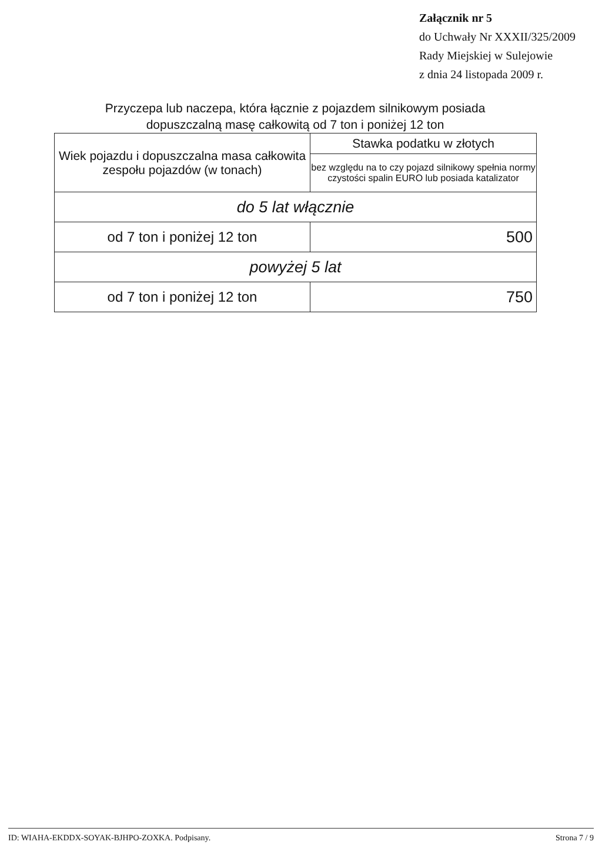Załącznik nr 5
do Uchwały Nr XXXII/325/2009
Rady Miejskiej w Sulejowie
z dnia 24 listopada 2009 r.
Przyczepa lub naczepa, która łącznie z pojazdem silnikowym posiada
dopuszczalną masę całkowitą od 7 ton i poniżej 12 ton
| Wiek pojazdu i dopuszczalna masa całkowita zespołu pojazdów (w tonach) | Stawka podatku w złotych |
| --- | --- |
| | bez względu na to czy pojazd silnikowy spełnia normy czystości spalin EURO lub posiada katalizator |
| do 5 lat włącznie | |
| od 7 ton i poniżej 12 ton | 500 |
| powyżej 5 lat | |
| od 7 ton i poniżej 12 ton | 750 |
ID: WIAHA-EKDDX-SOYAK-BJHPO-ZOXKA. Podpisany. Strona 7 / 9